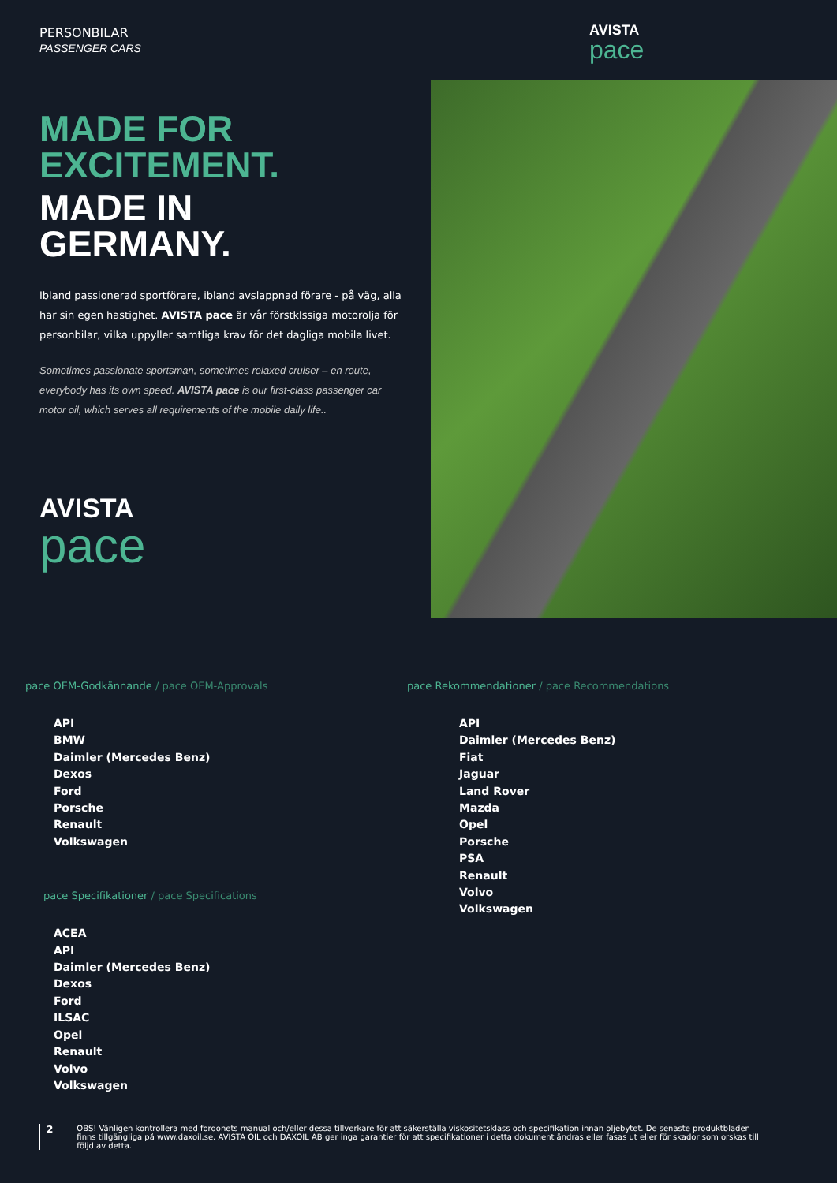PERSONBILAR
PASSENGER CARS
AVISTA
pace
MADE FOR
EXCITEMENT.
MADE IN
GERMANY.
Ibland passionerad sportförare, ibland avslappnad förare - på väg, alla har sin egen hastighet. AVISTA pace är vår förstklssiga motorolja för personbilar, vilka uppyller samtliga krav för det dagliga mobila livet.
Sometimes passionate sportsman, sometimes relaxed cruiser – en route, everybody has its own speed. AVISTA pace is our first-class passenger car motor oil, which serves all requirements of the mobile daily life..
AVISTA
pace
pace OEM-Godkännande / pace OEM-Approvals
API
BMW
Daimler (Mercedes Benz)
Dexos
Ford
Porsche
Renault
Volkswagen
pace Specifikationer / pace Specifications
ACEA
API
Daimler (Mercedes Benz)
Dexos
Ford
ILSAC
Opel
Renault
Volvo
Volkswagen
pace Rekommendationer / pace Recommendations
API
Daimler (Mercedes Benz)
Fiat
Jaguar
Land Rover
Mazda
Opel
Porsche
PSA
Renault
Volvo
Volkswagen
2
OBS! Vänligen kontrollera med fordonets manual och/eller dessa tillverkare för att säkerställa viskositetsklass och specifikation innan oljebytet. De senaste produktbladen finns tillgängliga på www.daxoil.se. AVISTA OIL och DAXOIL AB ger inga garantier för att specifikationer i detta dokument ändras eller fasas ut eller för skador som orskas till följd av detta.